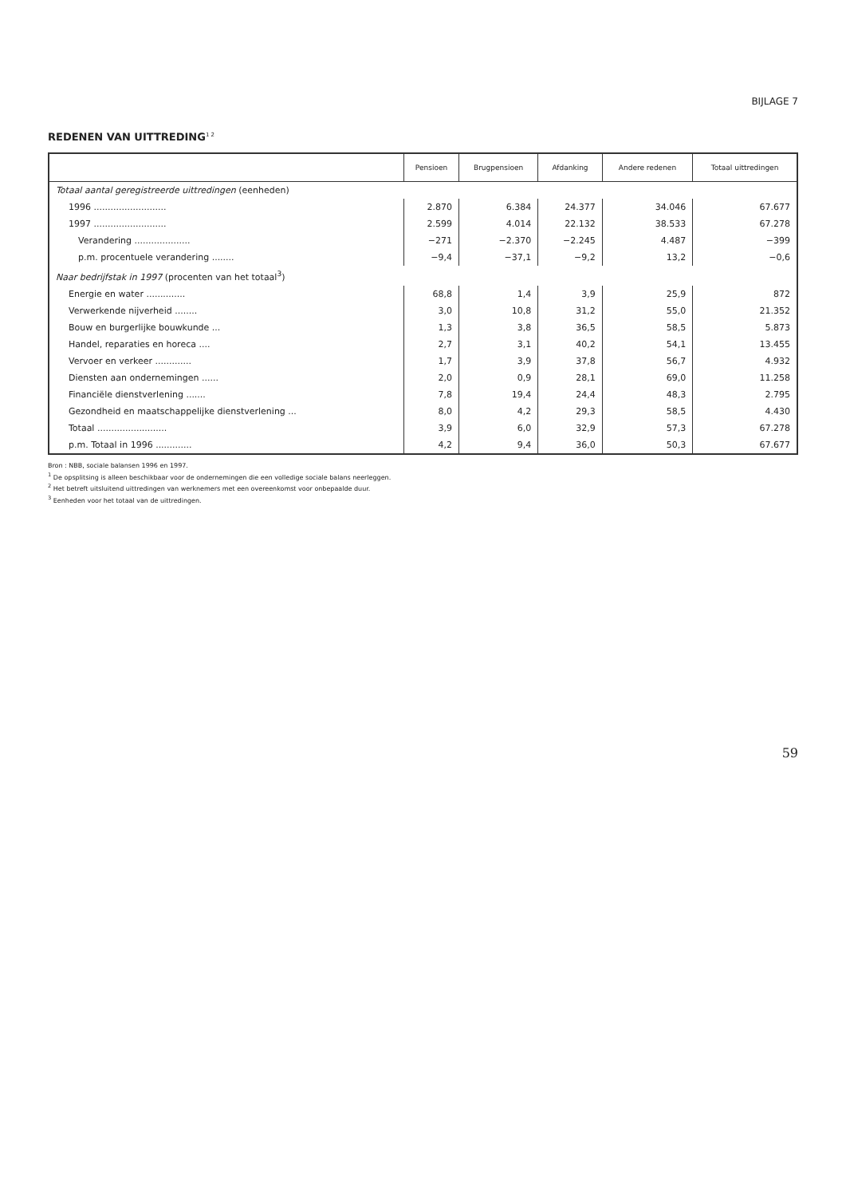BIJLAGE 7
REDENEN VAN UITTREDING<sup>1 2</sup>
| | Pensioen | Brugpensioen | Afdanking | Andere redenen | Totaal uittredingen |
| --- | --- | --- | --- | --- | --- |
| Totaal aantal geregistreerde uittredingen (eenheden) | | | | | |
| 1996 .......................... | 2.870 | 6.384 | 24.377 | 34.046 | 67.677 |
| 1997 .......................... | 2.599 | 4.014 | 22.132 | 38.533 | 67.278 |
| Verandering .................... | −271 | −2.370 | −2.245 | 4.487 | −399 |
| p.m. procentuele verandering ........ | −9,4 | −37,1 | −9,2 | 13,2 | −0,6 |
| Naar bedrijfstak in 1997 (procenten van het totaal<sup>3</sup>) | | | | | |
| Energie en water .............. | 68,8 | 1,4 | 3,9 | 25,9 | 872 |
| Verwerkende nijverheid ........ | 3,0 | 10,8 | 31,2 | 55,0 | 21.352 |
| Bouw en burgerlijke bouwkunde ... | 1,3 | 3,8 | 36,5 | 58,5 | 5.873 |
| Handel, reparaties en horeca .... | 2,7 | 3,1 | 40,2 | 54,1 | 13.455 |
| Vervoer en verkeer ............. | 1,7 | 3,9 | 37,8 | 56,7 | 4.932 |
| Diensten aan ondernemingen ...... | 2,0 | 0,9 | 28,1 | 69,0 | 11.258 |
| Financiële dienstverlening ....... | 7,8 | 19,4 | 24,4 | 48,3 | 2.795 |
| Gezondheid en maatschappelijke dienstverlening ... | 8,0 | 4,2 | 29,3 | 58,5 | 4.430 |
| Totaal ......................... | 3,9 | 6,0 | 32,9 | 57,3 | 67.278 |
| p.m. Totaal in 1996 ............. | 4,2 | 9,4 | 36,0 | 50,3 | 67.677 |
Bron : NBB, sociale balansen 1996 en 1997.
<sup>1</sup> De opsplitsing is alleen beschikbaar voor de ondernemingen die een volledige sociale balans neerleggen.
<sup>2</sup> Het betreft uitsluitend uittredingen van werknemers met een overeenkomst voor onbepaalde duur.
<sup>3</sup> Eenheden voor het totaal van de uittredingen.
59